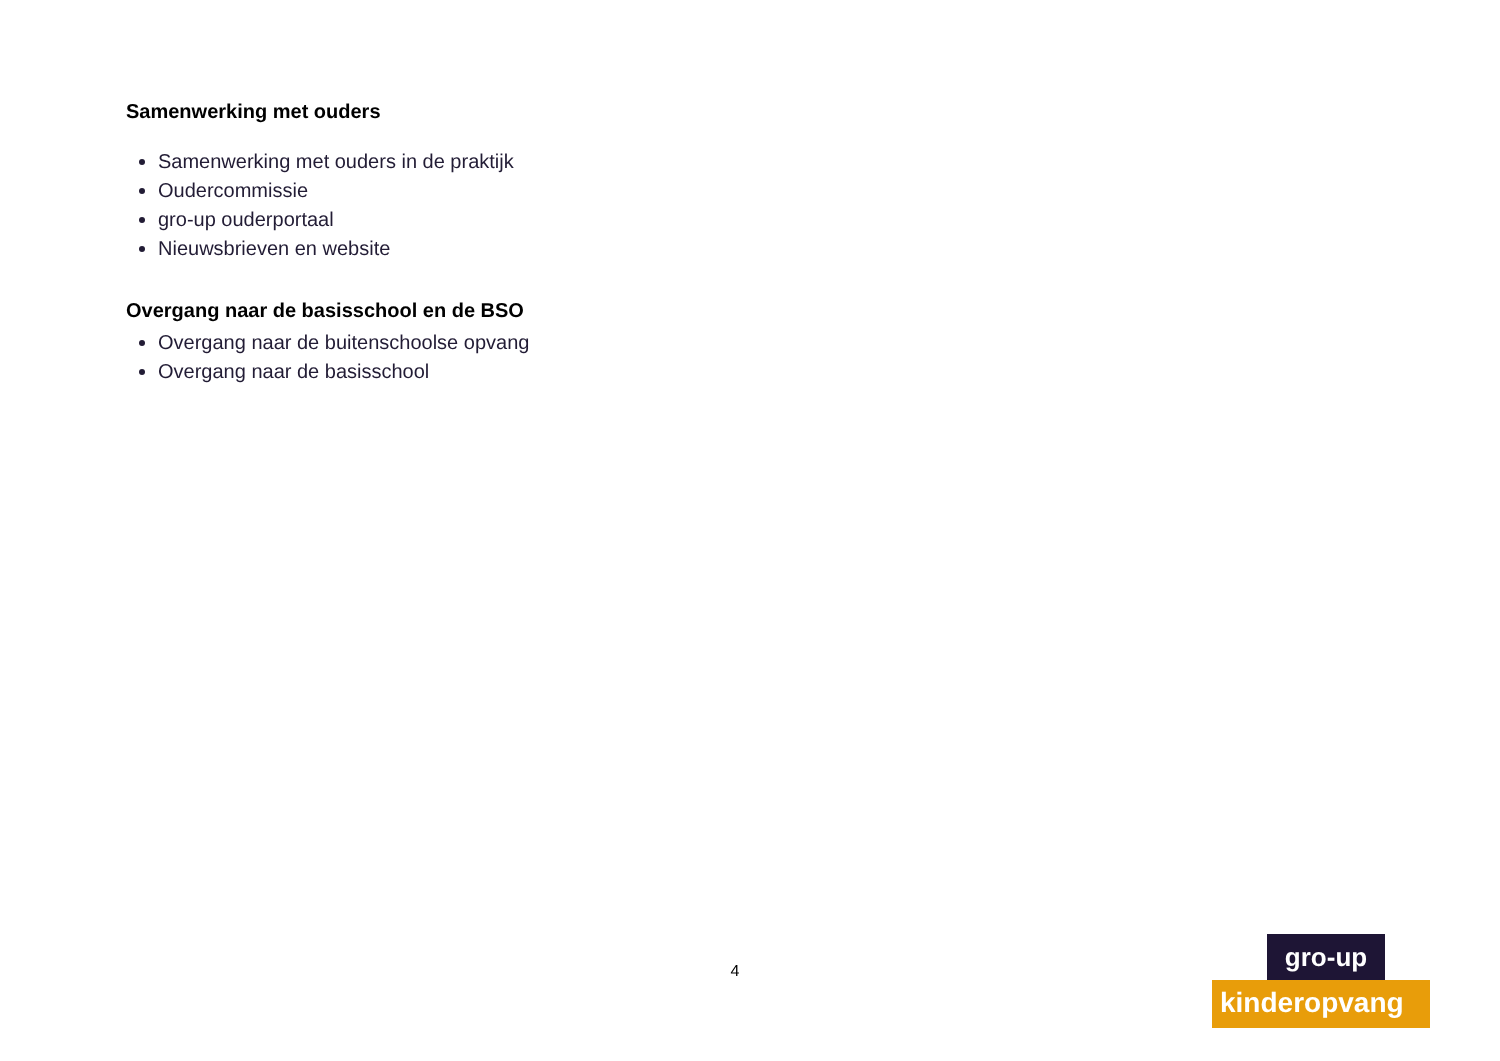Samenwerking met ouders
Samenwerking met ouders in de praktijk
Oudercommissie
gro-up ouderportaal
Nieuwsbrieven en website
Overgang naar de basisschool en de BSO
Overgang naar de buitenschoolse opvang
Overgang naar de basisschool
4
gro-up
kinderopvang